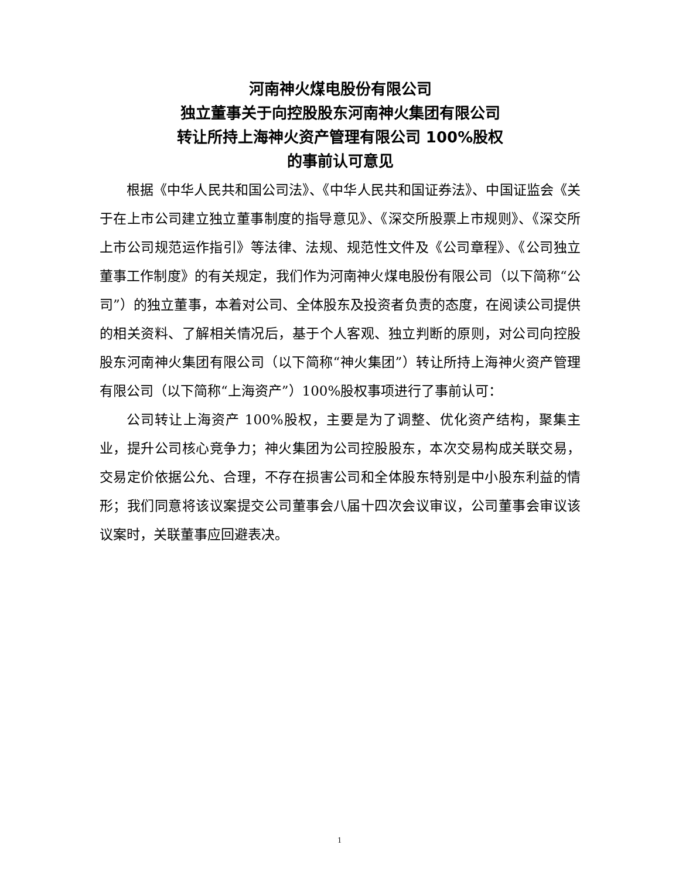河南神火煤电股份有限公司
独立董事关于向控股股东河南神火集团有限公司
转让所持上海神火资产管理有限公司 100%股权
的事前认可意见
根据《中华人民共和国公司法》、《中华人民共和国证券法》、中国证监会《关于在上市公司建立独立董事制度的指导意见》、《深交所股票上市规则》、《深交所上市公司规范运作指引》等法律、法规、规范性文件及《公司章程》、《公司独立董事工作制度》的有关规定，我们作为河南神火煤电股份有限公司（以下简称“公司”）的独立董事，本着对公司、全体股东及投资者负责的态度，在阅读公司提供的相关资料、了解相关情况后，基于个人客观、独立判断的原则，对公司向控股股东河南神火集团有限公司（以下简称“神火集团”）转让所持上海神火资产管理有限公司（以下简称“上海资产”）100%股权事项进行了事前认可：
公司转让上海资产 100%股权，主要是为了调整、优化资产结构，聚集主业，提升公司核心竞争力；神火集团为公司控股股东，本次交易构成关联交易，交易定价依据公允、合理，不存在损害公司和全体股东特别是中小股东利益的情形；我们同意将该议案提交公司董事会八届十四次会议审议，公司董事会审议该议案时，关联董事应回避表决。
1